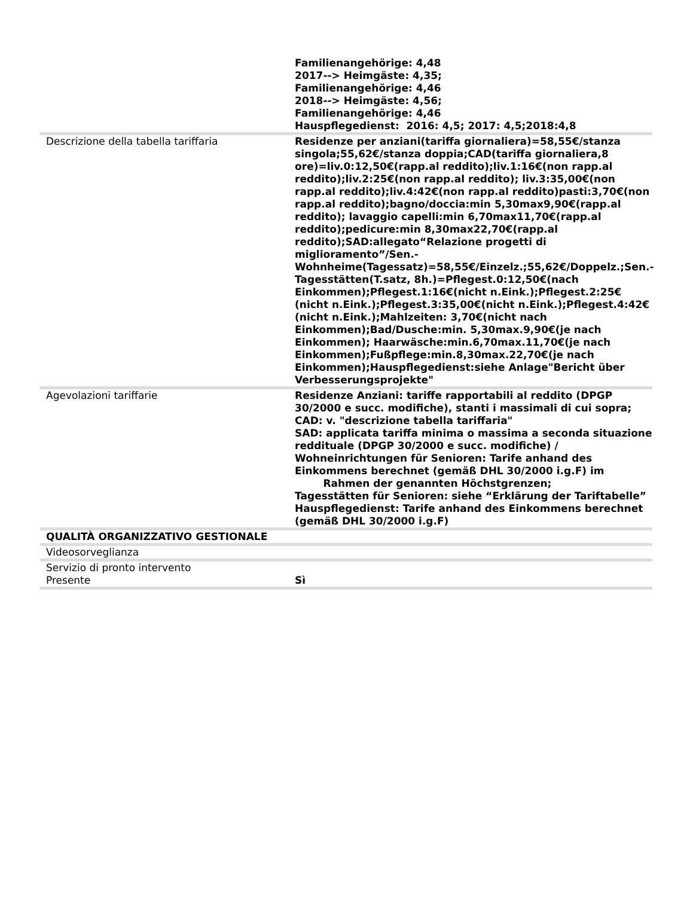| | Familienangehörige: 4,48 2017--> Heimgäste: 4,35; Familienangehörige: 4,46 2018--> Heimgäste: 4,56; Familienangehörige: 4,46 Hauspflegedienst: 2016: 4,5; 2017: 4,5;2018:4,8 |
| Descrizione della tabella tariffaria | Residenze per anziani(tariffa giornaliera)=58,55€/stanza singola;55,62€/stanza doppia;CAD(tariffa giornaliera,8 ore)=liv.0:12,50€(rapp.al reddito);liv.1:16€(non rapp.al reddito);liv.2:25€(non rapp.al reddito); liv.3:35,00€(non rapp.al reddito);liv.4:42€(non rapp.al reddito)pasti:3,70€(non rapp.al reddito);bagno/doccia:min 5,30max9,90€(rapp.al reddito); lavaggio capelli:min 6,70max11,70€(rapp.al reddito);pedicure:min 8,30max22,70€(rapp.al reddito);SAD:allegato“Relazione progetti di miglioramento”/Sen.-Wohnheime(Tagessatz)=58,55€/Einzelz.;55,62€/Doppelz.;Sen.-Tagesstätten(T.satz, 8h.)=Pflegest.0:12,50€(nach Einkommen);Pflegest.1:16€(nicht n.Eink.);Pflegest.2:25€(nicht n.Eink.);Pflegest.3:35,00€(nicht n.Eink.);Pflegest.4:42€(nicht n.Eink.);Mahlzeiten: 3,70€(nicht nach Einkommen);Bad/Dusche:min. 5,30max.9,90€(je nach Einkommen); Haarwäsche:min.6,70max.11,70€(je nach Einkommen);Fußpflege:min.8,30max.22,70€(je nach Einkommen);Hauspflegedienst:siehe Anlage"Bericht über Verbesserungsprojekte" |
| Agevolazioni tariffarie | Residenze Anziani: tariffe rapportabili al reddito (DPGP 30/2000 e succ. modifiche), stanti i massimali di cui sopra; CAD: v. "descrizione tabella tariffaria" SAD: applicata tariffa minima o massima a seconda situazione reddituale (DPGP 30/2000 e succ. modifiche) / Wohneinrichtungen für Senioren: Tarife anhand des Einkommens berechnet (gemäß DHL 30/2000 i.g.F) im Rahmen der genannten Höchstgrenzen; Tagesstätten für Senioren: siehe “Erklärung der Tariftabelle” Hauspflegedienst: Tarife anhand des Einkommens berechnet (gemäß DHL 30/2000 i.g.F) |
| QUALITÀ ORGANIZZATIVO GESTIONALE | |
| Videosorveglianza | |
| Servizio di pronto intervento Presente | Sì |